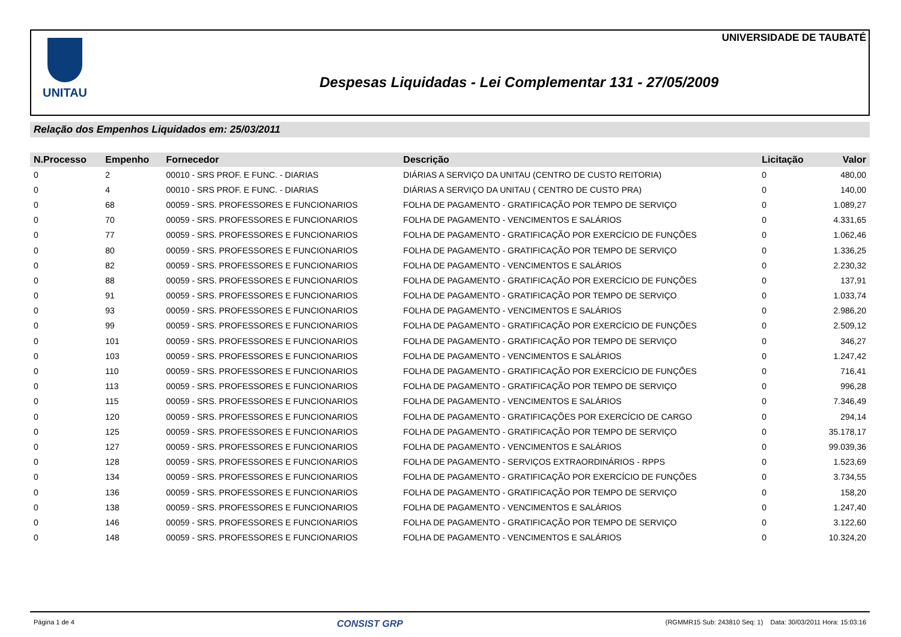UNITAU UNIVERSIDADE DE TAUBATÉ
Despesas Liquidadas - Lei Complementar 131 - 27/05/2009
Relação dos Empenhos Liquidados em: 25/03/2011
| N.Processo | Empenho | Fornecedor | Descrição | Licitação | Valor |
| --- | --- | --- | --- | --- | --- |
| 0 | 2 | 00010 - SRS PROF. E FUNC. - DIARIAS | DIÁRIAS A SERVIÇO DA UNITAU (CENTRO DE CUSTO REITORIA) | 0 | 480,00 |
| 0 | 4 | 00010 - SRS PROF. E FUNC. - DIARIAS | DIÁRIAS A SERVIÇO DA UNITAU ( CENTRO DE CUSTO PRA) | 0 | 140,00 |
| 0 | 68 | 00059 - SRS. PROFESSORES E FUNCIONARIOS | FOLHA DE PAGAMENTO - GRATIFICAÇÃO POR TEMPO DE SERVIÇO | 0 | 1.089,27 |
| 0 | 70 | 00059 - SRS. PROFESSORES E FUNCIONARIOS | FOLHA DE PAGAMENTO - VENCIMENTOS E SALÁRIOS | 0 | 4.331,65 |
| 0 | 77 | 00059 - SRS. PROFESSORES E FUNCIONARIOS | FOLHA DE PAGAMENTO - GRATIFICAÇÃO POR EXERCÍCIO DE FUNÇÕES | 0 | 1.062,46 |
| 0 | 80 | 00059 - SRS. PROFESSORES E FUNCIONARIOS | FOLHA DE PAGAMENTO - GRATIFICAÇÃO POR TEMPO DE SERVIÇO | 0 | 1.336,25 |
| 0 | 82 | 00059 - SRS. PROFESSORES E FUNCIONARIOS | FOLHA DE PAGAMENTO - VENCIMENTOS E SALÁRIOS | 0 | 2.230,32 |
| 0 | 88 | 00059 - SRS. PROFESSORES E FUNCIONARIOS | FOLHA DE PAGAMENTO - GRATIFICAÇÃO POR EXERCÍCIO DE FUNÇÕES | 0 | 137,91 |
| 0 | 91 | 00059 - SRS. PROFESSORES E FUNCIONARIOS | FOLHA DE PAGAMENTO - GRATIFICAÇÃO POR TEMPO DE SERVIÇO | 0 | 1.033,74 |
| 0 | 93 | 00059 - SRS. PROFESSORES E FUNCIONARIOS | FOLHA DE PAGAMENTO - VENCIMENTOS E SALÁRIOS | 0 | 2.986,20 |
| 0 | 99 | 00059 - SRS. PROFESSORES E FUNCIONARIOS | FOLHA DE PAGAMENTO - GRATIFICAÇÃO POR EXERCÍCIO DE FUNÇÕES | 0 | 2.509,12 |
| 0 | 101 | 00059 - SRS. PROFESSORES E FUNCIONARIOS | FOLHA DE PAGAMENTO - GRATIFICAÇÃO POR TEMPO DE SERVIÇO | 0 | 346,27 |
| 0 | 103 | 00059 - SRS. PROFESSORES E FUNCIONARIOS | FOLHA DE PAGAMENTO - VENCIMENTOS E SALÁRIOS | 0 | 1.247,42 |
| 0 | 110 | 00059 - SRS. PROFESSORES E FUNCIONARIOS | FOLHA DE PAGAMENTO - GRATIFICAÇÃO POR EXERCÍCIO DE FUNÇÕES | 0 | 716,41 |
| 0 | 113 | 00059 - SRS. PROFESSORES E FUNCIONARIOS | FOLHA DE PAGAMENTO - GRATIFICAÇÃO POR TEMPO DE SERVIÇO | 0 | 996,28 |
| 0 | 115 | 00059 - SRS. PROFESSORES E FUNCIONARIOS | FOLHA DE PAGAMENTO - VENCIMENTOS E SALÁRIOS | 0 | 7.346,49 |
| 0 | 120 | 00059 - SRS. PROFESSORES E FUNCIONARIOS | FOLHA DE PAGAMENTO - GRATIFICAÇÕES POR EXERCÍCIO DE CARGO | 0 | 294,14 |
| 0 | 125 | 00059 - SRS. PROFESSORES E FUNCIONARIOS | FOLHA DE PAGAMENTO - GRATIFICAÇÃO POR TEMPO DE SERVIÇO | 0 | 35.178,17 |
| 0 | 127 | 00059 - SRS. PROFESSORES E FUNCIONARIOS | FOLHA DE PAGAMENTO - VENCIMENTOS E SALÁRIOS | 0 | 99.039,36 |
| 0 | 128 | 00059 - SRS. PROFESSORES E FUNCIONARIOS | FOLHA DE PAGAMENTO - SERVIÇOS EXTRAORDINÁRIOS - RPPS | 0 | 1.523,69 |
| 0 | 134 | 00059 - SRS. PROFESSORES E FUNCIONARIOS | FOLHA DE PAGAMENTO - GRATIFICAÇÃO POR EXERCÍCIO DE FUNÇÕES | 0 | 3.734,55 |
| 0 | 136 | 00059 - SRS. PROFESSORES E FUNCIONARIOS | FOLHA DE PAGAMENTO - GRATIFICAÇÃO POR TEMPO DE SERVIÇO | 0 | 158,20 |
| 0 | 138 | 00059 - SRS. PROFESSORES E FUNCIONARIOS | FOLHA DE PAGAMENTO - VENCIMENTOS E SALÁRIOS | 0 | 1.247,40 |
| 0 | 146 | 00059 - SRS. PROFESSORES E FUNCIONARIOS | FOLHA DE PAGAMENTO - GRATIFICAÇÃO POR TEMPO DE SERVIÇO | 0 | 3.122,60 |
| 0 | 148 | 00059 - SRS. PROFESSORES E FUNCIONARIOS | FOLHA DE PAGAMENTO - VENCIMENTOS E SALÁRIOS | 0 | 10.324,20 |
Página 1 de 4 CONSIST GRP (RGMMR15 Sub: 243810 Seq: 1) Data: 30/03/2011 Hora: 15:03:16